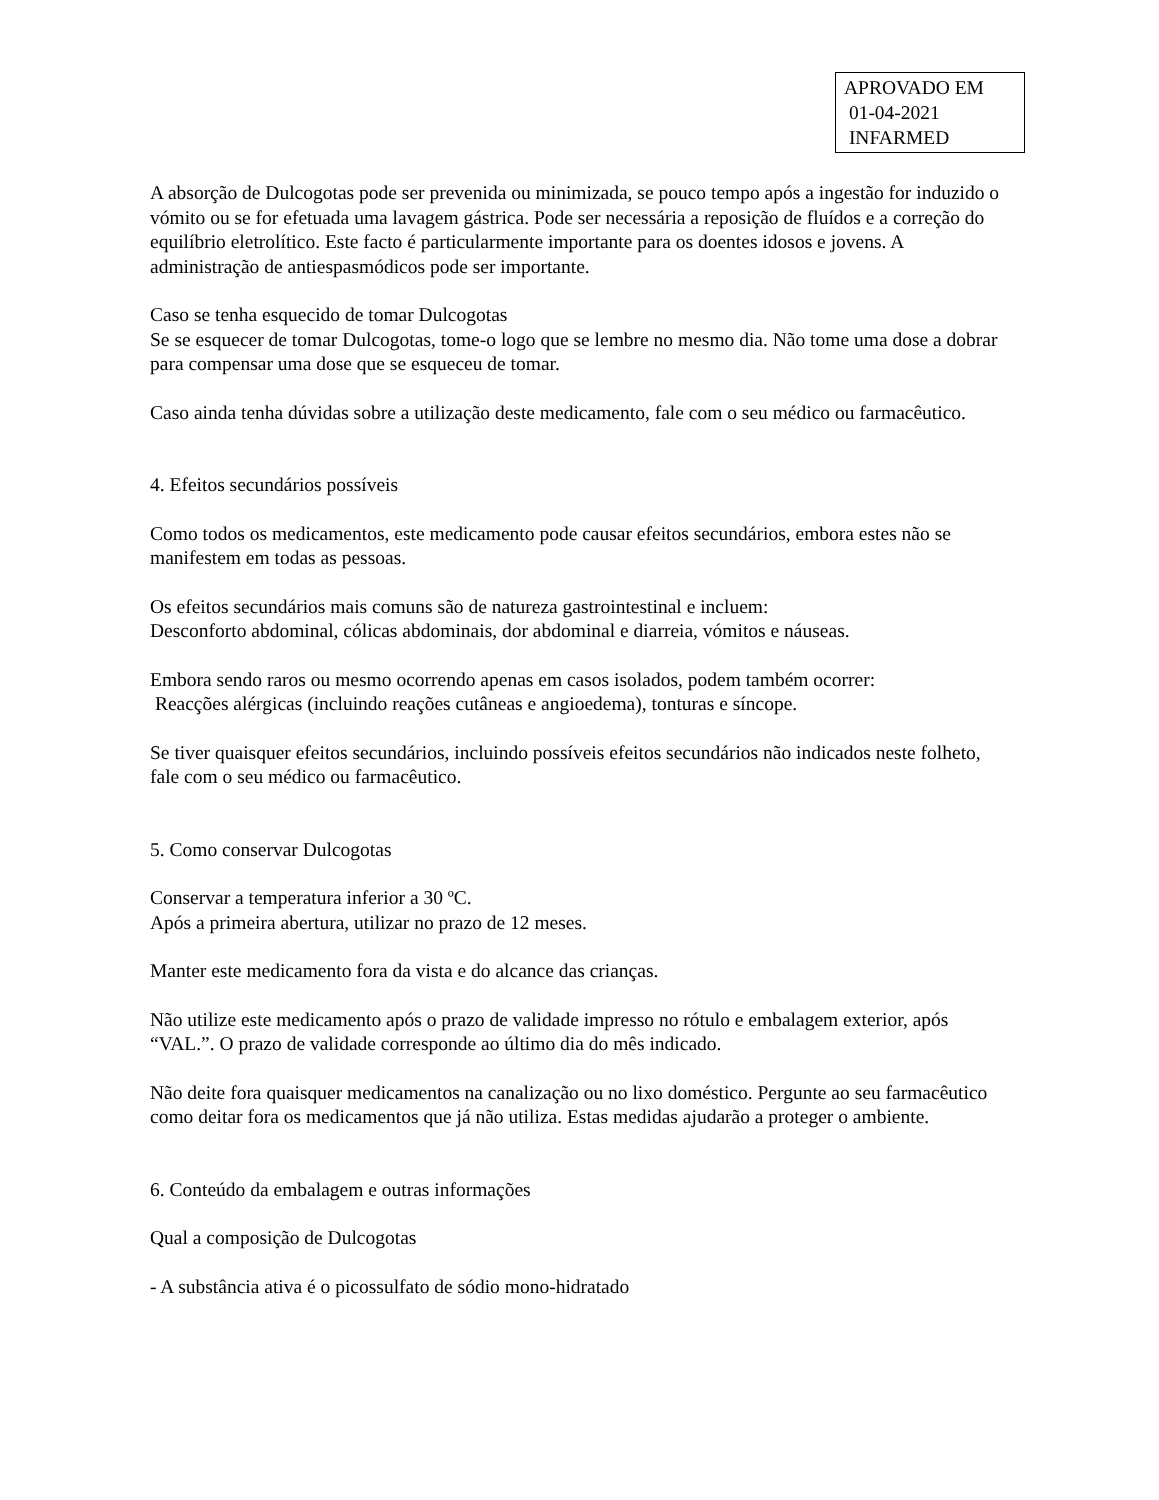APROVADO EM
01-04-2021
INFARMED
A absorção de Dulcogotas pode ser prevenida ou minimizada, se pouco tempo após a ingestão for induzido o vómito ou se for efetuada uma lavagem gástrica. Pode ser necessária a reposição de fluídos e a correção do equilíbrio eletrolítico. Este facto é particularmente importante para os doentes idosos e jovens. A administração de antiespasmódicos pode ser importante.
Caso se tenha esquecido de tomar Dulcogotas
Se se esquecer de tomar Dulcogotas, tome-o logo que se lembre no mesmo dia. Não tome uma dose a dobrar para compensar uma dose que se esqueceu de tomar.
Caso ainda tenha dúvidas sobre a utilização deste medicamento, fale com o seu médico ou farmacêutico.
4. Efeitos secundários possíveis
Como todos os medicamentos, este medicamento pode causar efeitos secundários, embora estes não se manifestem em todas as pessoas.
Os efeitos secundários mais comuns são de natureza gastrointestinal e incluem:
Desconforto abdominal, cólicas abdominais, dor abdominal e diarreia, vómitos e náuseas.
Embora sendo raros ou mesmo ocorrendo apenas em casos isolados, podem também ocorrer:
Reacções alérgicas (incluindo reações cutâneas e angioedema), tonturas e síncope.
Se tiver quaisquer efeitos secundários, incluindo possíveis efeitos secundários não indicados neste folheto, fale com o seu médico ou farmacêutico.
5. Como conservar Dulcogotas
Conservar a temperatura inferior a 30 ºC.
Após a primeira abertura, utilizar no prazo de 12 meses.
Manter este medicamento fora da vista e do alcance das crianças.
Não utilize este medicamento após o prazo de validade impresso no rótulo e embalagem exterior, após “VAL.”. O prazo de validade corresponde ao último dia do mês indicado.
Não deite fora quaisquer medicamentos na canalização ou no lixo doméstico. Pergunte ao seu farmacêutico como deitar fora os medicamentos que já não utiliza. Estas medidas ajudarão a proteger o ambiente.
6. Conteúdo da embalagem e outras informações
Qual a composição de Dulcogotas
- A substância ativa é o picossulfato de sódio mono-hidratado